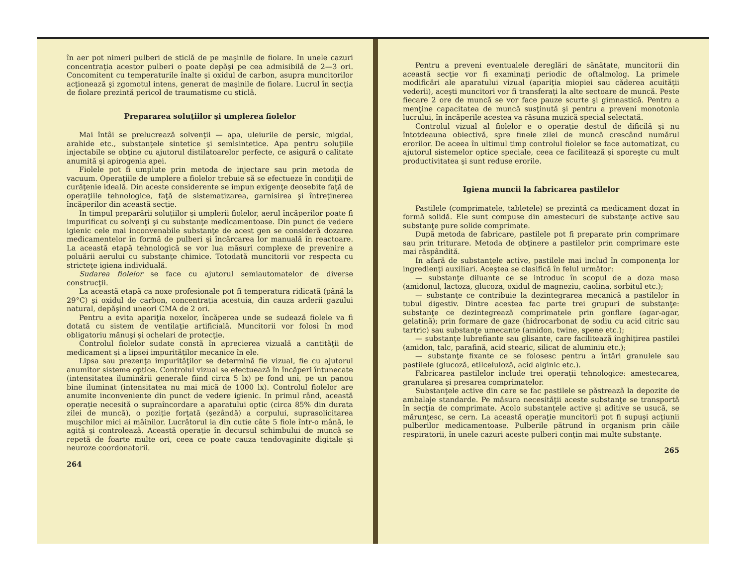în aer pot nimeri pulberi de sticlă de pe maşinile de fiolare. In unele cazuri concentraţia acestor pulberi o poate depăşi pe cea admisibilă de 2—3 ori. Concomitent cu temperaturile înalte şi oxidul de carbon, asupra muncitorilor acţionează şi zgomotul intens, generat de maşinile de fiolare. Lucrul în secţia de fiolare prezintă pericol de traumatisme cu sticlă.
Prepararea soluţiilor şi umplerea fiolelor
Mai întâi se prelucrează solvenţii — apa, uleiurile de persic, migdal, arahide etc., substanţele sintetice şi semisintetice. Apa pentru soluţiile injectabile se obţine cu ajutorul distilatoarelor perfecte, ce asigură o calitate anumită şi apirogenia apei.
Fiolele pot fi umplute prin metoda de injectare sau prin metoda de vacuum. Operaţiile de umplere a fiolelor trebuie să se efectueze în condiţii de curăţenie ideală. Din aceste considerente se impun exigenţe deosebite faţă de operaţiile tehnologice, faţă de sistematizarea, garnisirea şi întreţinerea încăperilor din această secţie.
In timpul preparării soluţiilor şi umplerii fiolelor, aerul încăperilor poate fi impurificat cu solvenţi şi cu substanţe medicamentoase. Din punct de vedere igienic cele mai inconvenabile substanţe de acest gen se consideră dozarea medicamentelor în formă de pulberi şi încărcarea lor manuală în reactoare. La această etapă tehnologică se vor lua măsuri complexe de prevenire a poluării aerului cu substanţe chimice. Totodată muncitorii vor respecta cu stricteţe igiena individuală.
Sudarea fiolelor se face cu ajutorul semiautomatelor de diverse construcţii.
La această etapă ca noxe profesionale pot fi temperatura ridicată (până la 29°C) şi oxidul de carbon, concentraţia acestuia, din cauza arderii gazului natural, depăşind uneori CMA de 2 ori.
Pentru a evita apariţia noxelor, încăperea unde se sudează fiolele va fi dotată cu sistem de ventilaţie artificială. Muncitorii vor folosi în mod obligatoriu mănuşi şi ochelari de protecţie.
Controlul fiolelor sudate constă în aprecierea vizuală a cantităţii de medicament şi a lipsei impurităţilor mecanice în ele.
Lipsa sau prezenţa impurităţilor se determină fie vizual, fie cu ajutorul anumitor sisteme optice. Controlul vizual se efectuează în încăperi întunecate (intensitatea iluminării generale fiind circa 5 lx) pe fond uni, pe un panou bine iluminat (intensitatea nu mai mică de 1000 lx). Controlul fiolelor are anumite inconveniente din punct de vedere igienic. In primul rând, această operaţie necesită o supraîncordare a aparatului optic (circa 85% din durata zilei de muncă), o poziţie forţată (şezândă) a corpului, suprasolicitarea muşchilor mici ai mâinilor. Lucrătorul ia din cutie câte 5 fiole într-o mână, le agită şi controlează. Această operaţie în decursul schimbului de muncă se repetă de foarte multe ori, ceea ce poate cauza tendovaginite digitale şi neuroze coordonatorii.
264
Pentru a preveni eventualele dereglări de sănătate, muncitorii din această secţie vor fi examinaţi periodic de oftalmolog. La primele modificări ale aparatului vizual (apariţia miopiei sau căderea acuităţii vederii), aceşti muncitori vor fi transferaţi la alte sectoare de muncă. Peste fiecare 2 ore de muncă se vor face pauze scurte şi gimnastică. Pentru a menţine capacitatea de muncă susţinută şi pentru a preveni monotonia lucrului, în încăperile acestea va răsuna muzică special selectată.
Controlul vizual al fiolelor e o operaţie destul de dificilă şi nu întotdeauna obiectivă, spre finele zilei de muncă crescând numărul erorilor. De aceea în ultimul timp controlul fiolelor se face automatizat, cu ajutorul sistemelor optice speciale, ceea ce facilitează şi sporeşte cu mult productivitatea şi sunt reduse erorile.
Igiena muncii la fabricarea pastilelor
Pastilele (comprimatele, tabletele) se prezintă ca medicament dozat în formă solidă. Ele sunt compuse din amestecuri de substanţe active sau substanţe pure solide comprimate.
După metoda de fabricare, pastilele pot fi preparate prin comprimare sau prin triturare. Metoda de obţinere a pastilelor prin comprimare este mai răspândită.
In afară de substanţele active, pastilele mai includ în componenţa lor ingredienţi auxiliari. Aceştea se clasifică în felul următor:
— substanţe diluante ce se introduc în scopul de a doza masa (amidonul, lactoza, glucoza, oxidul de magneziu, caolina, sorbitul etc.);
— substanţe ce contribuie la dezintegrarea mecanică a pastilelor în tubul digestiv. Dintre acestea fac parte trei grupuri de substanţe: substanţe ce dezintegrează comprimatele prin gonflare (agar-agar, gelatină); prin formare de gaze (hidrocarbonat de sodiu cu acid citric sau tartric) sau substanţe umecante (amidon, twine, spene etc.);
— substanţe lubrefiante sau glisante, care facilitează înghiţirea pastilei (amidon, talc, parafină, acid stearic, silicat de aluminiu etc.);
— substanţe fixante ce se folosesc pentru a întări granulele sau pastilele (glucoză, etilceluloză, acid alginic etc.).
Fabricarea pastilelor include trei operaţii tehnologice: amestecarea, granularea şi presarea comprimatelor.
Substanţele active din care se fac pastilele se păstrează la depozite de ambalaje standarde. Pe măsura necesităţii aceste substanţe se transportă în secţia de comprimate. Acolo substanţele active şi aditive se usucă, se mărunţesc, se cern. La această operaţie muncitorii pot fi supuşi acţiunii pulberilor medicamentoase. Pulberile pătrund în organism prin căile respiratorii, în unele cazuri aceste pulberi conţin mai multe substanţe.
265